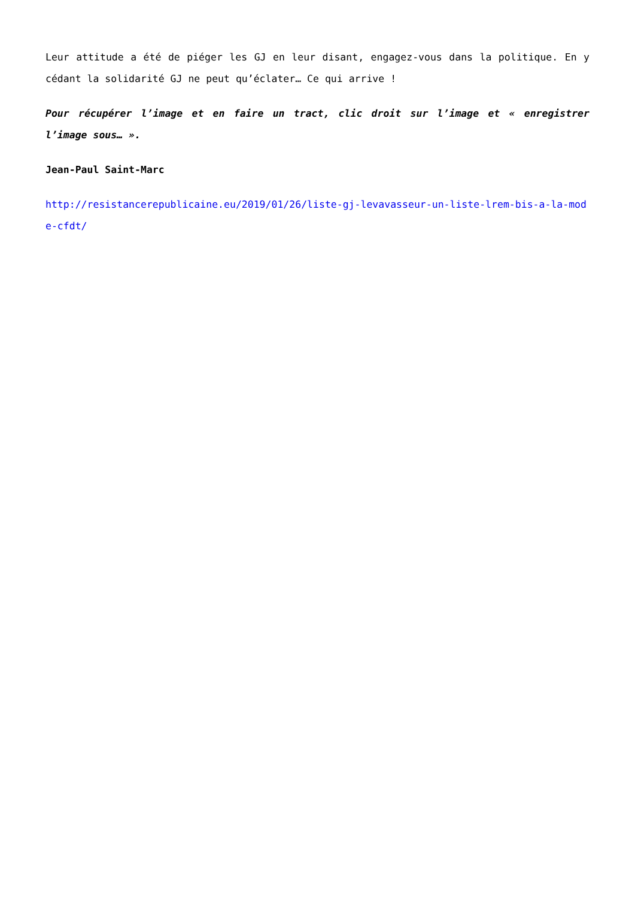Leur attitude a été de piéger les GJ en leur disant, engagez-vous dans la politique. En y cédant la solidarité GJ ne peut qu’éclater… Ce qui arrive !
Pour récupérer l’image et en faire un tract, clic droit sur l’image et « enregistrer l’image sous… ».
Jean-Paul Saint-Marc
http://resistancerepublicaine.eu/2019/01/26/liste-gj-levavasseur-un-liste-lrem-bis-a-la-mode-cfdt/